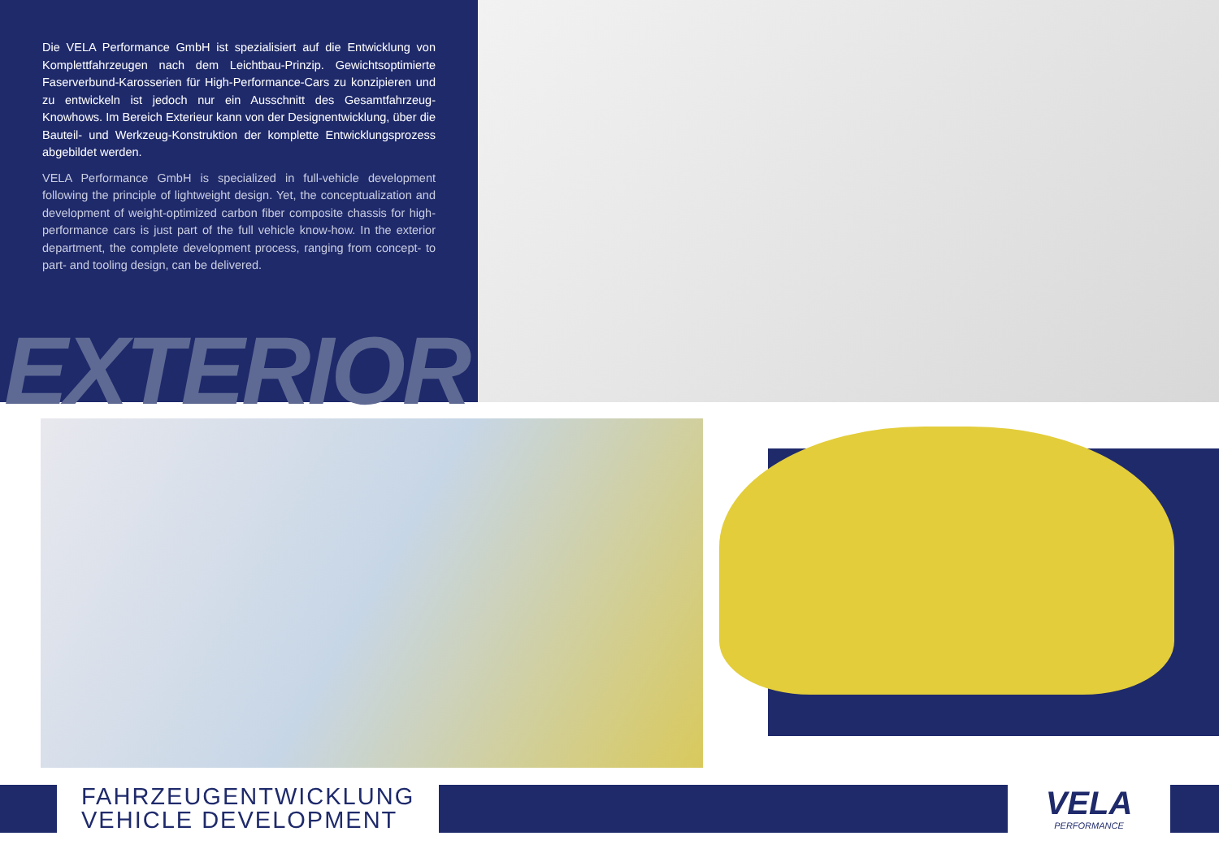Die VELA Performance GmbH ist spezialisiert auf die Entwicklung von Komplettfahrzeugen nach dem Leichtbau-Prinzip. Gewichtsoptimierte Faserverbund-Karosserien für High-Performance-Cars zu konzipieren und zu entwickeln ist jedoch nur ein Ausschnitt des Gesamtfahrzeug-Knowhows. Im Bereich Exterieur kann von der Designentwicklung, über die Bauteil- und Werkzeug-Konstruktion der komplette Entwicklungsprozess abgebildet werden.
VELA Performance GmbH is specialized in full-vehicle development following the principle of lightweight design. Yet, the conceptualization and development of weight-optimized carbon fiber composite chassis for high-performance cars is just part of the full vehicle know-how. In the exterior department, the complete development process, ranging from concept- to part- and tooling design, can be delivered.
EXTERIOR
FAHRZEUGENTWICKLUNG
VEHICLE DEVELOPMENT
VELA
PERFORMANCE